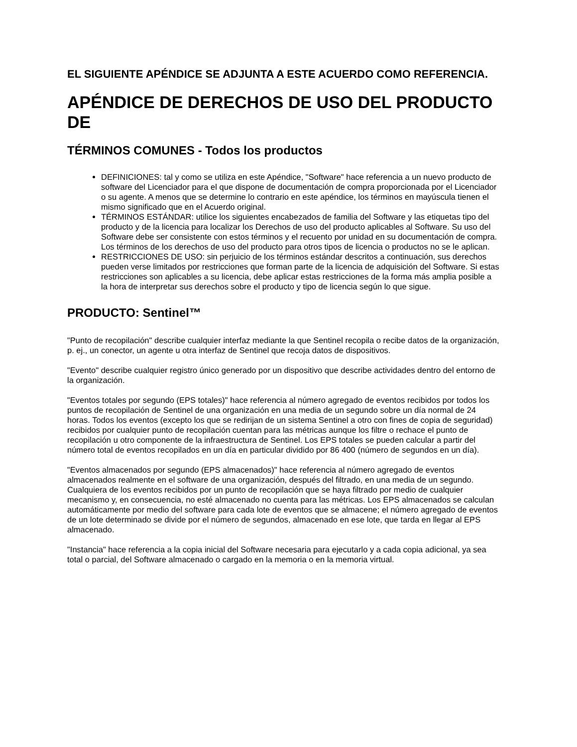EL SIGUIENTE APÉNDICE SE ADJUNTA A ESTE ACUERDO COMO REFERENCIA.
APÉNDICE DE DERECHOS DE USO DEL PRODUCTO DE
TÉRMINOS COMUNES - Todos los productos
DEFINICIONES: tal y como se utiliza en este Apéndice, "Software" hace referencia a un nuevo producto de software del Licenciador para el que dispone de documentación de compra proporcionada por el Licenciador o su agente. A menos que se determine lo contrario en este apéndice, los términos en mayúscula tienen el mismo significado que en el Acuerdo original.
TÉRMINOS ESTÁNDAR: utilice los siguientes encabezados de familia del Software y las etiquetas tipo del producto y de la licencia para localizar los Derechos de uso del producto aplicables al Software. Su uso del Software debe ser consistente con estos términos y el recuento por unidad en su documentación de compra. Los términos de los derechos de uso del producto para otros tipos de licencia o productos no se le aplican.
RESTRICCIONES DE USO: sin perjuicio de los términos estándar descritos a continuación, sus derechos pueden verse limitados por restricciones que forman parte de la licencia de adquisición del Software. Si estas restricciones son aplicables a su licencia, debe aplicar estas restricciones de la forma más amplia posible a la hora de interpretar sus derechos sobre el producto y tipo de licencia según lo que sigue.
PRODUCTO: Sentinel™
"Punto de recopilación" describe cualquier interfaz mediante la que Sentinel recopila o recibe datos de la organización, p. ej., un conector, un agente u otra interfaz de Sentinel que recoja datos de dispositivos.
"Evento" describe cualquier registro único generado por un dispositivo que describe actividades dentro del entorno de la organización.
"Eventos totales por segundo (EPS totales)" hace referencia al número agregado de eventos recibidos por todos los puntos de recopilación de Sentinel de una organización en una media de un segundo sobre un día normal de 24 horas. Todos los eventos (excepto los que se redirijan de un sistema Sentinel a otro con fines de copia de seguridad) recibidos por cualquier punto de recopilación cuentan para las métricas aunque los filtre o rechace el punto de recopilación u otro componente de la infraestructura de Sentinel. Los EPS totales se pueden calcular a partir del número total de eventos recopilados en un día en particular dividido por 86 400 (número de segundos en un día).
"Eventos almacenados por segundo (EPS almacenados)" hace referencia al número agregado de eventos almacenados realmente en el software de una organización, después del filtrado, en una media de un segundo. Cualquiera de los eventos recibidos por un punto de recopilación que se haya filtrado por medio de cualquier mecanismo y, en consecuencia, no esté almacenado no cuenta para las métricas. Los EPS almacenados se calculan automáticamente por medio del software para cada lote de eventos que se almacene; el número agregado de eventos de un lote determinado se divide por el número de segundos, almacenado en ese lote, que tarda en llegar al EPS almacenado.
"Instancia" hace referencia a la copia inicial del Software necesaria para ejecutarlo y a cada copia adicional, ya sea total o parcial, del Software almacenado o cargado en la memoria o en la memoria virtual.